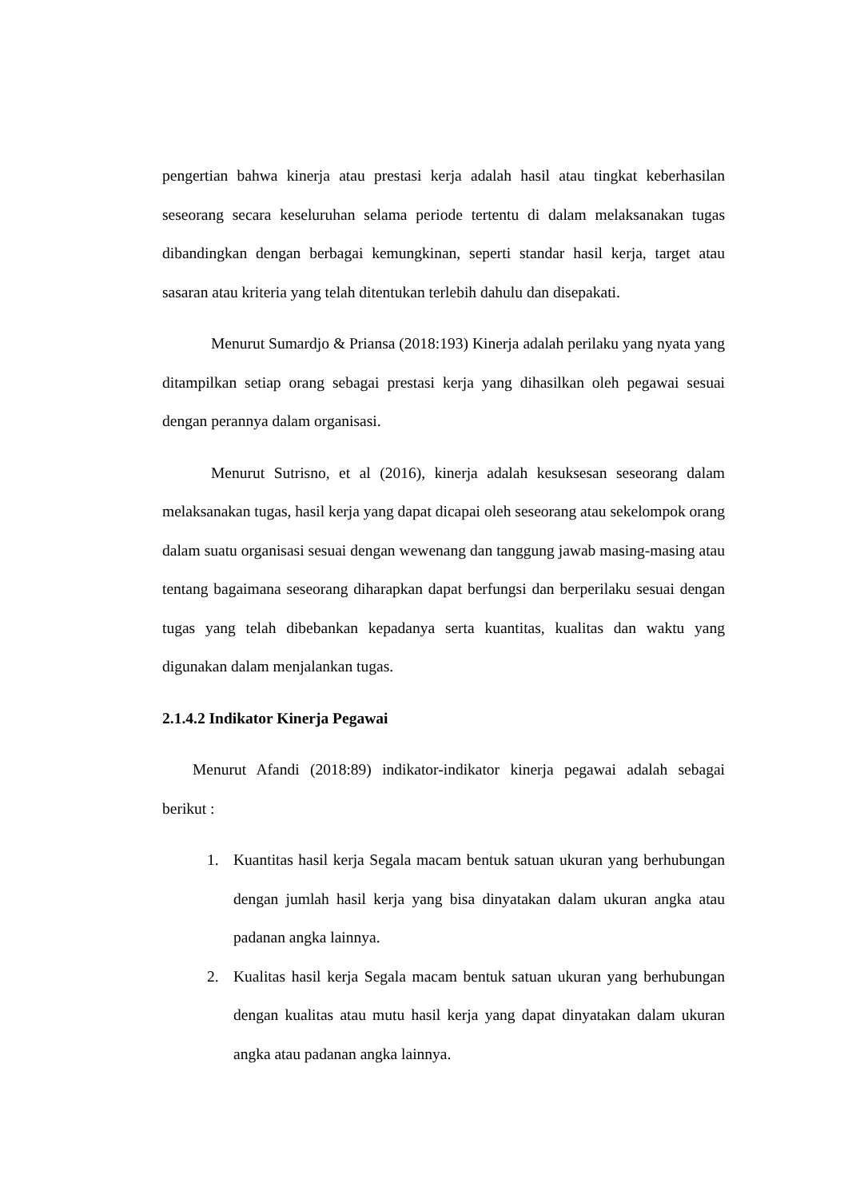pengertian bahwa kinerja atau prestasi kerja adalah hasil atau tingkat keberhasilan seseorang secara keseluruhan selama periode tertentu di dalam melaksanakan tugas dibandingkan dengan berbagai kemungkinan, seperti standar hasil kerja, target atau sasaran atau kriteria yang telah ditentukan terlebih dahulu dan disepakati.
Menurut Sumardjo & Priansa (2018:193) Kinerja adalah perilaku yang nyata yang ditampilkan setiap orang sebagai prestasi kerja yang dihasilkan oleh pegawai sesuai dengan perannya dalam organisasi.
Menurut Sutrisno, et al (2016), kinerja adalah kesuksesan seseorang dalam melaksanakan tugas, hasil kerja yang dapat dicapai oleh seseorang atau sekelompok orang dalam suatu organisasi sesuai dengan wewenang dan tanggung jawab masing-masing atau tentang bagaimana seseorang diharapkan dapat berfungsi dan berperilaku sesuai dengan tugas yang telah dibebankan kepadanya serta kuantitas, kualitas dan waktu yang digunakan dalam menjalankan tugas.
2.1.4.2 Indikator Kinerja Pegawai
Menurut Afandi (2018:89) indikator-indikator kinerja pegawai adalah sebagai berikut :
1. Kuantitas hasil kerja Segala macam bentuk satuan ukuran yang berhubungan dengan jumlah hasil kerja yang bisa dinyatakan dalam ukuran angka atau padanan angka lainnya.
2. Kualitas hasil kerja Segala macam bentuk satuan ukuran yang berhubungan dengan kualitas atau mutu hasil kerja yang dapat dinyatakan dalam ukuran angka atau padanan angka lainnya.